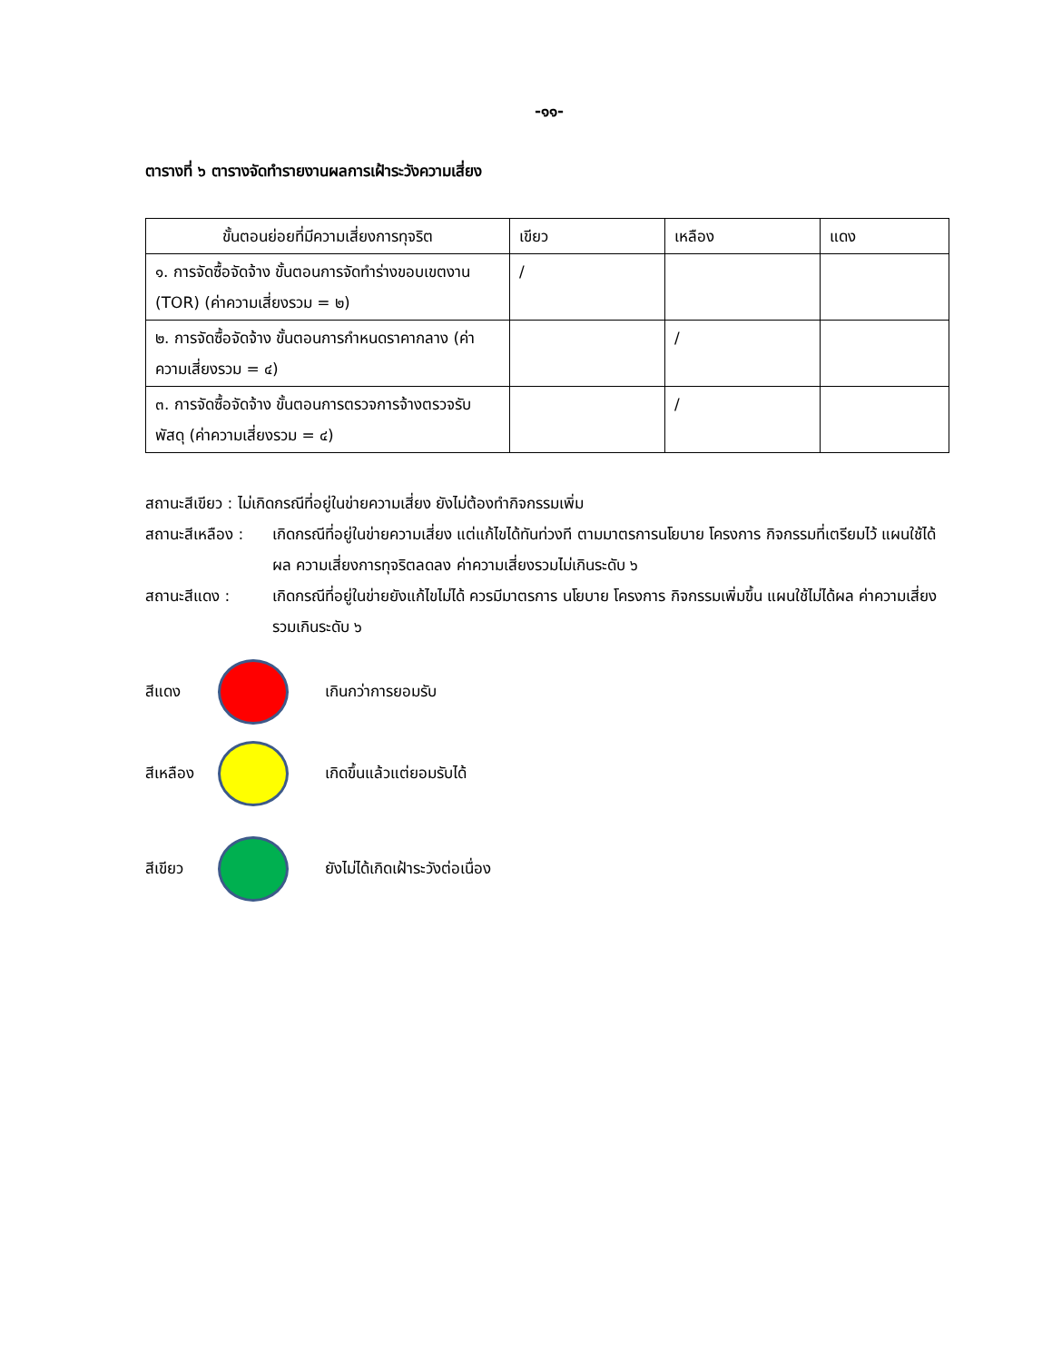-๑๑-
ตารางที่ ๖ ตารางจัดทำรายงานผลการเฝ้าระวังความเสี่ยง
| ขั้นตอนย่อยที่มีความเสี่ยงการทุจริต | เขียว | เหลือง | แดง |
| --- | --- | --- | --- |
| ๑. การจัดซื้อจัดจ้าง ขั้นตอนการจัดทำร่างขอบเขตงาน (TOR) (ค่าความเสี่ยงรวม = ๒) | / | | |
| ๒. การจัดซื้อจัดจ้าง ขั้นตอนการกำหนดราคากลาง (ค่าความเสี่ยงรวม = ๔) | | / | |
| ๓. การจัดซื้อจัดจ้าง ขั้นตอนการตรวจการจ้างตรวจรับพัสดุ (ค่าความเสี่ยงรวม = ๔) | | / | |
สถานะสีเขียว : ไม่เกิดกรณีที่อยู่ในข่ายความเสี่ยง ยังไม่ต้องทำกิจกรรมเพิ่ม
สถานะสีเหลือง : เกิดกรณีที่อยู่ในข่ายความเสี่ยง แต่แก้ไขได้ทันท่วงที ตามมาตรการนโยบาย โครงการ กิจกรรมที่เตรียมไว้ แผนใช้ได้ผล ความเสี่ยงการทุจริตลดลง ค่าความเสี่ยงรวมไม่เกินระดับ ๖
สถานะสีแดง : เกิดกรณีที่อยู่ในข่ายยังแก้ไขไม่ได้ ควรมีมาตรการ นโยบาย โครงการ กิจกรรมเพิ่มขึ้น แผนใช้ไม่ได้ผล ค่าความเสี่ยงรวมเกินระดับ ๖
สีแดง เกินกว่าการยอมรับ
สีเหลือง
เกิดขึ้นแล้วแต่ยอมรับได้
สีเขียว
ยังไม่ได้เกิดเฝ้าระวังต่อเนื่อง